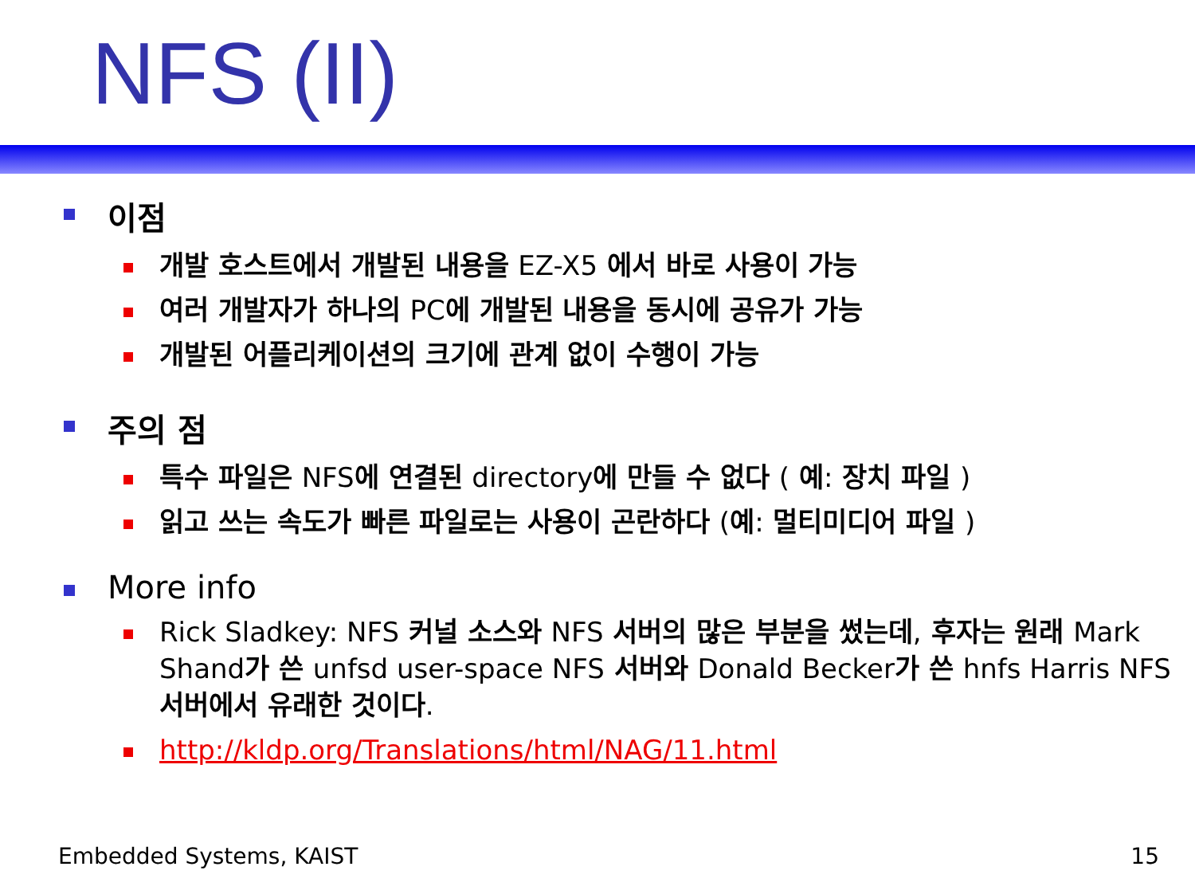NFS (II)
이점
개발 호스트에서 개발된 내용을 EZ-X5 에서 바로 사용이 가능
여러 개발자가 하나의 PC에 개발된 내용을 동시에 공유가 가능
개발된 어플리케이션의 크기에 관계 없이 수행이 가능
주의 점
특수 파일은 NFS에 연결된 directory에 만들 수 없다 ( 예: 장치 파일 )
읽고 쓰는 속도가 빠른 파일로는 사용이 곤란하다 (예: 멀티미디어 파일 )
More info
Rick Sladkey: NFS 커널 소스와 NFS 서버의 많은 부분을 썼는데, 후자는 원래 Mark Shand가 쓴 unfsd user-space NFS 서버와 Donald Becker가 쓴 hnfs Harris NFS서버에서 유래한 것이다.
http://kldp.org/Translations/html/NAG/11.html
Embedded Systems, KAIST 15